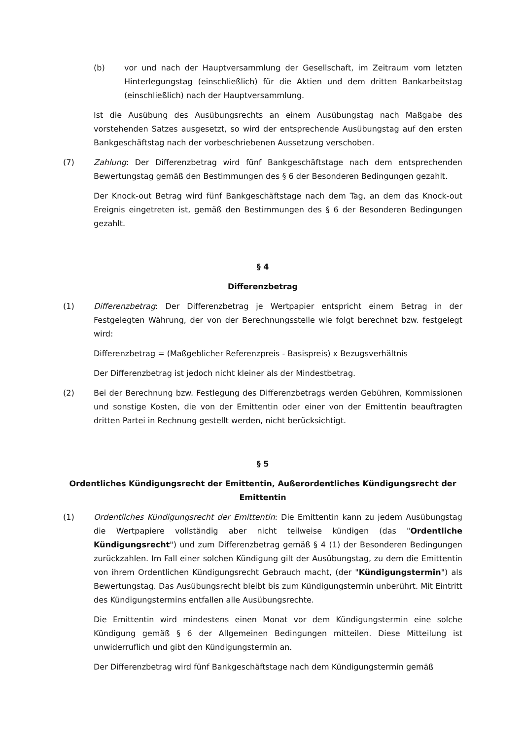(b) vor und nach der Hauptversammlung der Gesellschaft, im Zeitraum vom letzten Hinterlegungstag (einschließlich) für die Aktien und dem dritten Bankarbeitstag (einschließlich) nach der Hauptversammlung.
Ist die Ausübung des Ausübungsrechts an einem Ausübungstag nach Maßgabe des vorstehenden Satzes ausgesetzt, so wird der entsprechende Ausübungstag auf den ersten Bankgeschäftstag nach der vorbeschriebenen Aussetzung verschoben.
(7) Zahlung: Der Differenzbetrag wird fünf Bankgeschäftstage nach dem entsprechenden Bewertungstag gemäß den Bestimmungen des § 6 der Besonderen Bedingungen gezahlt.
Der Knock-out Betrag wird fünf Bankgeschäftstage nach dem Tag, an dem das Knock-out Ereignis eingetreten ist, gemäß den Bestimmungen des § 6 der Besonderen Bedingungen gezahlt.
§ 4
Differenzbetrag
(1) Differenzbetrag: Der Differenzbetrag je Wertpapier entspricht einem Betrag in der Festgelegten Währung, der von der Berechnungsstelle wie folgt berechnet bzw. festgelegt wird:
Differenzbetrag = (Maßgeblicher Referenzpreis - Basispreis) x Bezugsverhältnis
Der Differenzbetrag ist jedoch nicht kleiner als der Mindestbetrag.
(2) Bei der Berechnung bzw. Festlegung des Differenzbetrags werden Gebühren, Kommissionen und sonstige Kosten, die von der Emittentin oder einer von der Emittentin beauftragten dritten Partei in Rechnung gestellt werden, nicht berücksichtigt.
§ 5
Ordentliches Kündigungsrecht der Emittentin, Außerordentliches Kündigungsrecht der Emittentin
(1) Ordentliches Kündigungsrecht der Emittentin: Die Emittentin kann zu jedem Ausübungstag die Wertpapiere vollständig aber nicht teilweise kündigen (das "Ordentliche Kündigungsrecht") und zum Differenzbetrag gemäß § 4 (1) der Besonderen Bedingungen zurückzahlen. Im Fall einer solchen Kündigung gilt der Ausübungstag, zu dem die Emittentin von ihrem Ordentlichen Kündigungsrecht Gebrauch macht, (der "Kündigungstermin") als Bewertungstag. Das Ausübungsrecht bleibt bis zum Kündigungstermin unberührt. Mit Eintritt des Kündigungstermins entfallen alle Ausübungsrechte.
Die Emittentin wird mindestens einen Monat vor dem Kündigungstermin eine solche Kündigung gemäß § 6 der Allgemeinen Bedingungen mitteilen. Diese Mitteilung ist unwiderruflich und gibt den Kündigungstermin an.
Der Differenzbetrag wird fünf Bankgeschäftstage nach dem Kündigungstermin gemäß